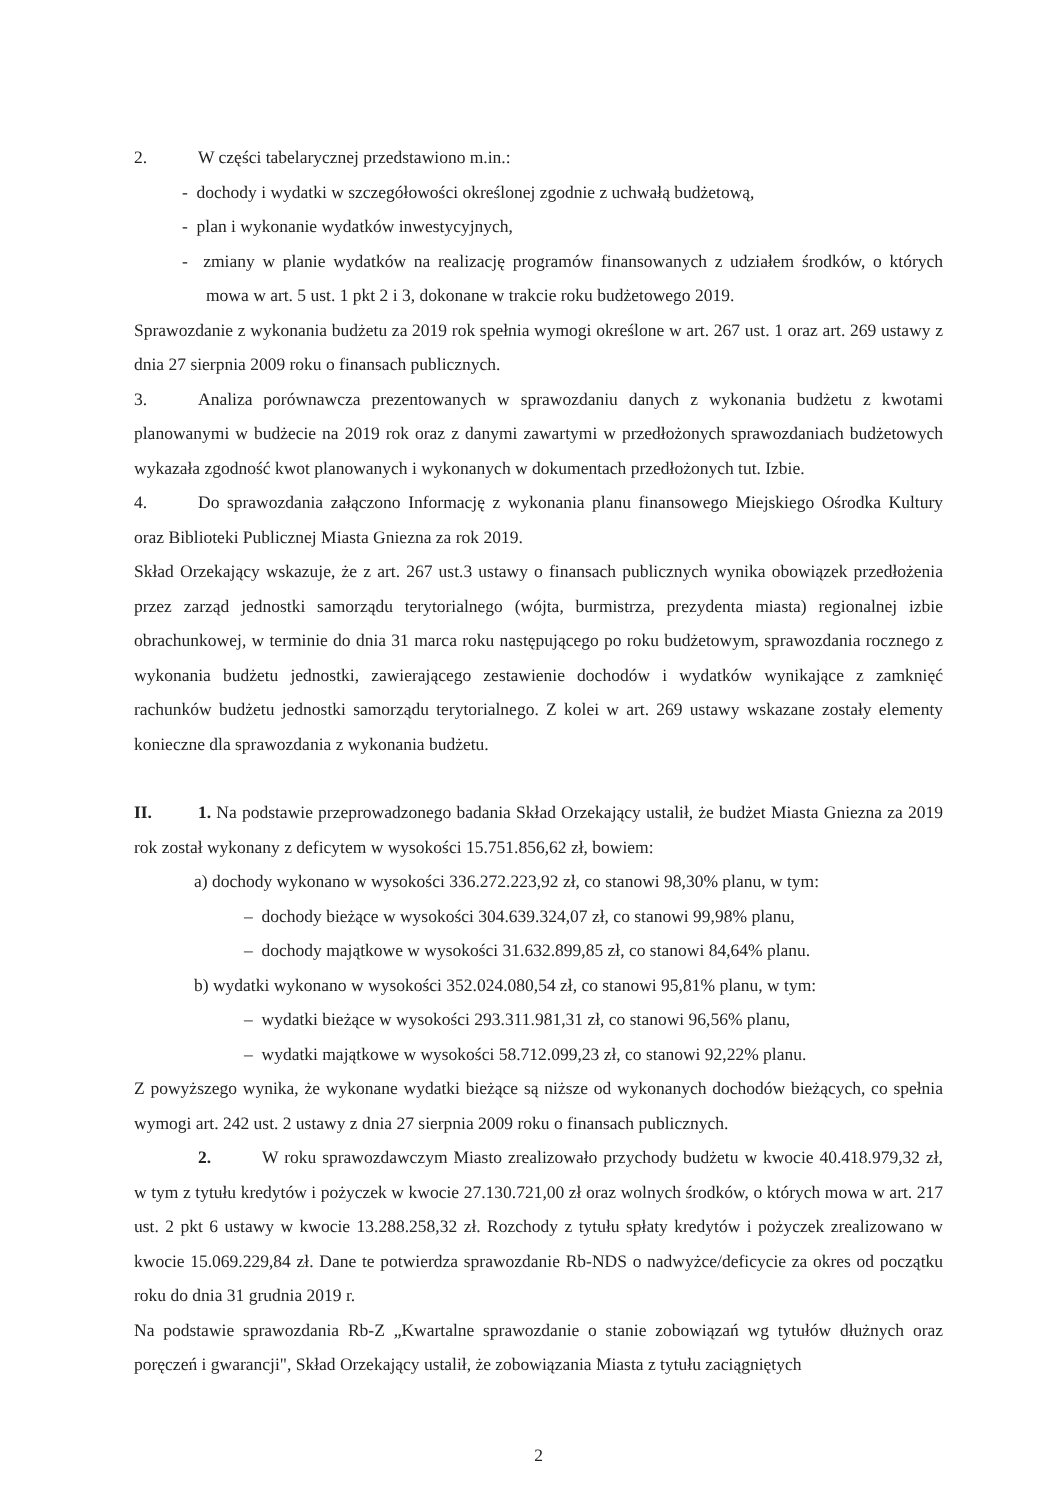2. W części tabelarycznej przedstawiono m.in.:
- dochody i wydatki w szczegółowości określonej zgodnie z uchwałą budżetową,
- plan i wykonanie wydatków inwestycyjnych,
- zmiany w planie wydatków na realizację programów finansowanych z udziałem środków, o których mowa w art. 5 ust. 1 pkt 2 i 3, dokonane w trakcie roku budżetowego 2019.
Sprawozdanie z wykonania budżetu za 2019 rok spełnia wymogi określone w art. 267 ust. 1 oraz art. 269 ustawy z dnia 27 sierpnia 2009 roku o finansach publicznych.
3. Analiza porównawcza prezentowanych w sprawozdaniu danych z wykonania budżetu z kwotami planowanymi w budżecie na 2019 rok oraz z danymi zawartymi w przedłożonych sprawozdaniach budżetowych wykazała zgodność kwot planowanych i wykonanych w dokumentach przedłożonych tut. Izbie.
4. Do sprawozdania załączono Informację z wykonania planu finansowego Miejskiego Ośrodka Kultury oraz Biblioteki Publicznej Miasta Gniezna za rok 2019.
Skład Orzekający wskazuje, że z art. 267 ust.3 ustawy o finansach publicznych wynika obowiązek przedłożenia przez zarząd jednostki samorządu terytorialnego (wójta, burmistrza, prezydenta miasta) regionalnej izbie obrachunkowej, w terminie do dnia 31 marca roku następującego po roku budżetowym, sprawozdania rocznego z wykonania budżetu jednostki, zawierającego zestawienie dochodów i wydatków wynikające z zamknięć rachunków budżetu jednostki samorządu terytorialnego. Z kolei w art. 269 ustawy wskazane zostały elementy konieczne dla sprawozdania z wykonania budżetu.
II. 1. Na podstawie przeprowadzonego badania Skład Orzekający ustalił, że budżet Miasta Gniezna za 2019 rok został wykonany z deficytem w wysokości 15.751.856,62 zł, bowiem:
a) dochody wykonano w wysokości 336.272.223,92 zł, co stanowi 98,30% planu, w tym:
– dochody bieżące w wysokości 304.639.324,07 zł, co stanowi 99,98% planu,
– dochody majątkowe w wysokości 31.632.899,85 zł, co stanowi 84,64% planu.
b) wydatki wykonano w wysokości 352.024.080,54 zł, co stanowi 95,81% planu, w tym:
– wydatki bieżące w wysokości 293.311.981,31 zł, co stanowi 96,56% planu,
– wydatki majątkowe w wysokości 58.712.099,23 zł, co stanowi 92,22% planu.
Z powyższego wynika, że wykonane wydatki bieżące są niższe od wykonanych dochodów bieżących, co spełnia wymogi art. 242 ust. 2 ustawy z dnia 27 sierpnia 2009 roku o finansach publicznych.
2. W roku sprawozdawczym Miasto zrealizowało przychody budżetu w kwocie 40.418.979,32 zł, w tym z tytułu kredytów i pożyczek w kwocie 27.130.721,00 zł oraz wolnych środków, o których mowa w art. 217 ust. 2 pkt 6 ustawy w kwocie 13.288.258,32 zł. Rozchody z tytułu spłaty kredytów i pożyczek zrealizowano w kwocie 15.069.229,84 zł. Dane te potwierdza sprawozdanie Rb-NDS o nadwyżce/deficycie za okres od początku roku do dnia 31 grudnia 2019 r.
Na podstawie sprawozdania Rb-Z „Kwartalne sprawozdanie o stanie zobowiązań wg tytułów dłużnych oraz poręczeń i gwarancji", Skład Orzekający ustalił, że zobowiązania Miasta z tytułu zaciągniętych
2